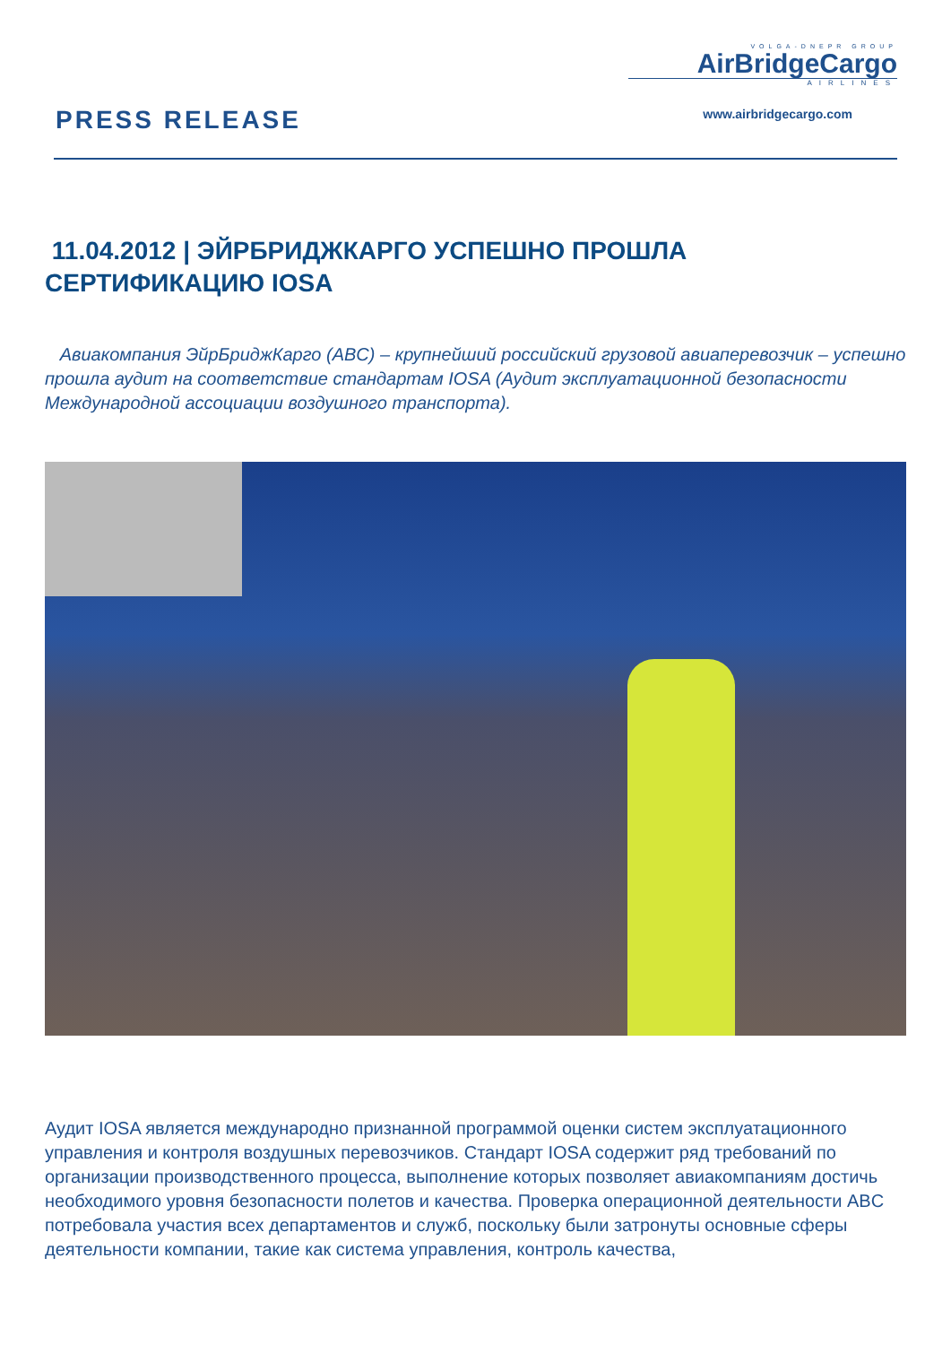PRESS RELEASE
VOLGA-DNEPR GROUP
AirBridgeCargo
AIRLINES
www.airbridgecargo.com
11.04.2012 | ЭЙРБРИДЖКАРГО УСПЕШНО ПРОШЛА СЕРТИФИКАЦИЮ IOSA
Авиакомпания ЭйрБриджКарго (ABC) – крупнейший российский грузовой авиаперевозчик – успешно прошла аудит на соответствие стандартам IOSA (Аудит эксплуатационной безопасности Международной ассоциации воздушного транспорта).
Аудит IOSA является международно признанной программой оценки систем эксплуатационного управления и контроля воздушных перевозчиков. Стандарт IOSA содержит ряд требований по организации производственного процесса, выполнение которых позволяет авиакомпаниям достичь необходимого уровня безопасности полетов и качества. Проверка операционной деятельности ABC потребовала участия всех департаментов и служб, поскольку были затронуты основные сферы деятельности компании, такие как система управления, контроль качества,